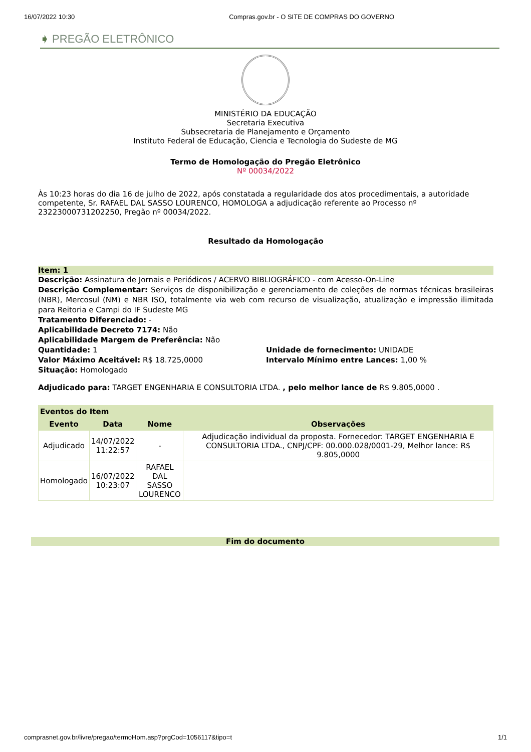16/07/2022 10:30 Compras.gov.br - O SITE DE COMPRAS DO GOVERNO
➧ PREGÃO ELETRÔNICO
MINISTÉRIO DA EDUCAÇÃO
Secretaria Executiva
Subsecretaria de Planejamento e Orçamento
Instituto Federal de Educação, Ciencia e Tecnologia do Sudeste de MG
Termo de Homologação do Pregão Eletrônico
Nº 00034/2022
Às 10:23 horas do dia 16 de julho de 2022, após constatada a regularidade dos atos procedimentais, a autoridade competente, Sr. RAFAEL DAL SASSO LOURENCO, HOMOLOGA a adjudicação referente ao Processo nº 23223000731202250, Pregão nº 00034/2022.
Resultado da Homologação
Item: 1
Descrição: Assinatura de Jornais e Periódicos / ACERVO BIBLIOGRÁFICO - com Acesso-On-Line
Descrição Complementar: Serviços de disponibilização e gerenciamento de coleções de normas técnicas brasileiras (NBR), Mercosul (NM) e NBR ISO, totalmente via web com recurso de visualização, atualização e impressão ilimitada para Reitoria e Campi do IF Sudeste MG
Tratamento Diferenciado: -
Aplicabilidade Decreto 7174: Não
Aplicabilidade Margem de Preferência: Não
Quantidade: 1
Unidade de fornecimento: UNIDADE
Valor Máximo Aceitável: R$ 18.725,0000
Intervalo Mínimo entre Lances: 1,00 %
Situação: Homologado
Adjudicado para: TARGET ENGENHARIA E CONSULTORIA LTDA. , pelo melhor lance de R$ 9.805,0000 .
| Eventos do Item | | | |
| --- | --- | --- | --- |
| Evento | Data | Nome | Observações |
| Adjudicado | 14/07/2022 11:22:57 | - | Adjudicação individual da proposta. Fornecedor: TARGET ENGENHARIA E CONSULTORIA LTDA., CNPJ/CPF: 00.000.028/0001-29, Melhor lance: R$ 9.805,0000 |
| Homologado | 16/07/2022 10:23:07 | RAFAEL DAL SASSO LOURENCO | |
Fim do documento
comprasnet.gov.br/livre/pregao/termoHom.asp?prgCod=1056117&tipo=t 1/1